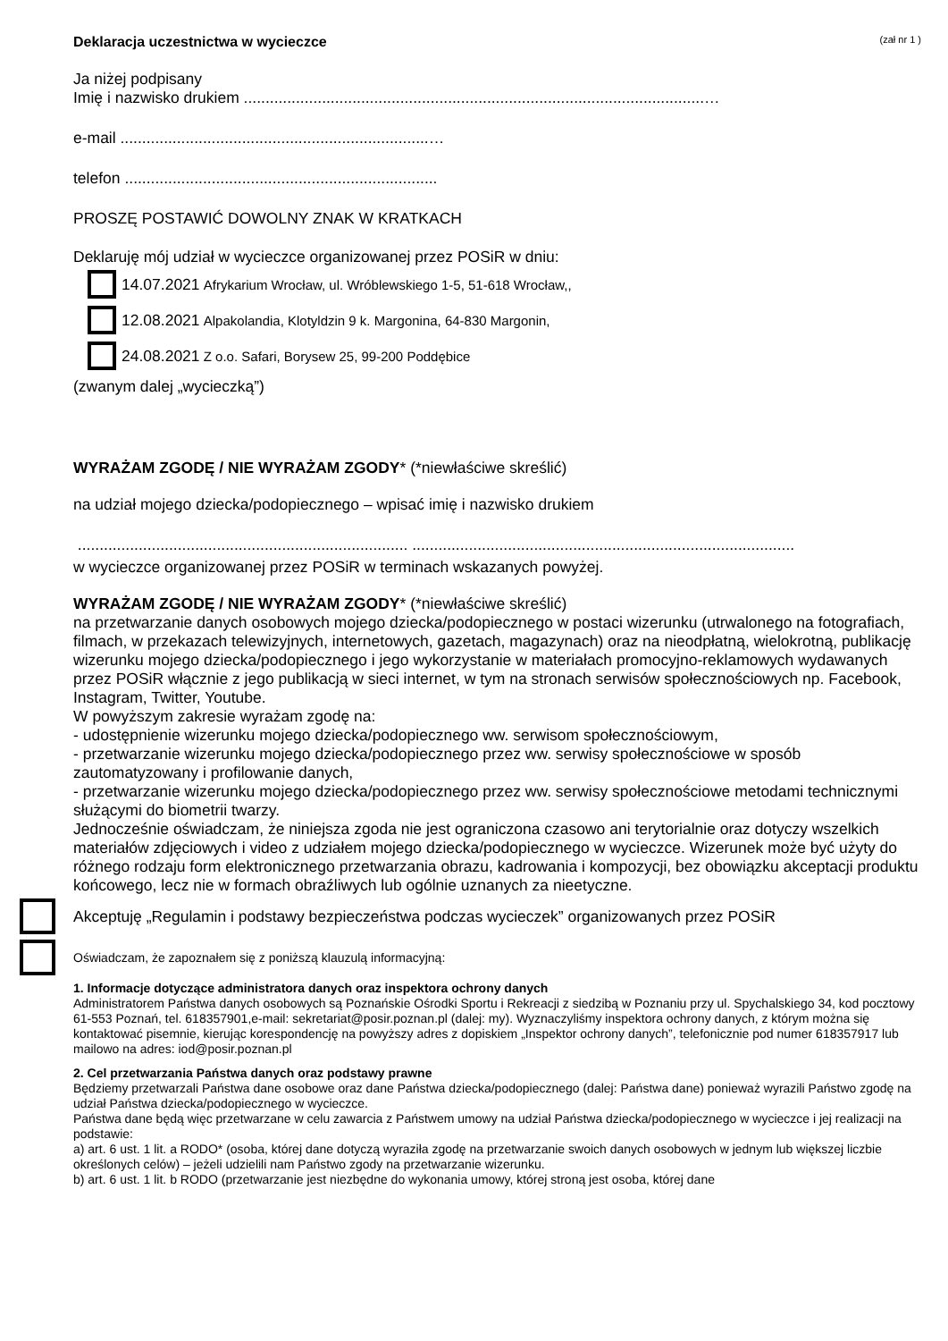Deklaracja uczestnictwa w wycieczce (zał nr 1 )
Ja niżej podpisany
Imię i nazwisko drukiem ..........................................................................................................…
e-mail .......................................................................…
telefon ........................................................................
PROSZĘ POSTAWIĆ DOWOLNY ZNAK W KRATKACH
Deklaruję mój udział w wycieczce organizowanej przez POSiR w dniu:
14.07.2021 Afrykarium Wrocław, ul. Wróblewskiego 1-5, 51-618 Wrocław,,
12.08.2021 Alpakolandia, Klotyldzin 9 k. Margonina, 64-830 Margonin,
24.08.2021 Z o.o. Safari, Borysew 25, 99-200 Poddębice
(zwanym dalej „wycieczką”)
WYRAŻAM ZGODĘ / NIE WYRAŻAM ZGODY* (*niewłaściwe skreślić)
na udział mojego dziecka/podopiecznego – wpisać imię i nazwisko drukiem
............................................................................ ........................................................................................
w wycieczce organizowanej przez POSiR w terminach wskazanych powyżej.
WYRAŻAM ZGODĘ / NIE WYRAŻAM ZGODY* (*niewłaściwe skreślić)
na przetwarzanie danych osobowych mojego dziecka/podopiecznego w postaci wizerunku (utrwalonego na fotografiach, filmach, w przekazach telewizyjnych, internetowych, gazetach, magazynach) oraz na nieodpłatną, wielokrotną, publikację wizerunku mojego dziecka/podopiecznego i jego wykorzystanie w materiałach promocyjno-reklamowych wydawanych przez POSiR włącznie z jego publikacją w sieci internet, w tym na stronach serwisów społecznościowych np. Facebook, Instagram, Twitter, Youtube.
W powyższym zakresie wyrażam zgodę na:
- udostępnienie wizerunku mojego dziecka/podopiecznego ww. serwisom społecznościowym,
- przetwarzanie wizerunku mojego dziecka/podopiecznego przez ww. serwisy społecznościowe w sposób zautomatyzowany i profilowanie danych,
- przetwarzanie wizerunku mojego dziecka/podopiecznego przez ww. serwisy społecznościowe metodami technicznymi służącymi do biometrii twarzy.
Jednocześnie oświadczam, że niniejsza zgoda nie jest ograniczona czasowo ani terytorialnie oraz dotyczy wszelkich materiałów zdjęciowych i video z udziałem mojego dziecka/podopiecznego w wycieczce. Wizerunek może być użyty do różnego rodzaju form elektronicznego przetwarzania obrazu, kadrowania i kompozycji, bez obowiązku akceptacji produktu końcowego, lecz nie w formach obraźliwych lub ogólnie uznanych za nieetyczne.
Akceptuję „Regulamin i podstawy bezpieczeństwa podczas wycieczek” organizowanych przez POSiR
Oświadczam, że zapoznałem się z poniższą klauzulą informacyjną:
1. Informacje dotyczące administratora danych oraz inspektora ochrony danych
Administratorem Państwa danych osobowych są Poznańskie Ośrodki Sportu i Rekreacji z siedzibą w Poznaniu przy ul. Spychalskiego 34, kod pocztowy 61-553 Poznań, tel. 618357901,e-mail: sekretariat@posir.poznan.pl (dalej: my). Wyznaczyliśmy inspektora ochrony danych, z którym można się kontaktować pisemnie, kierując korespondencję na powyższy adres z dopiskiem „Inspektor ochrony danych”, telefonicznie pod numer 618357917 lub mailowo na adres: iod@posir.poznan.pl
2. Cel przetwarzania Państwa danych oraz podstawy prawne
Będziemy przetwarzali Państwa dane osobowe oraz dane Państwa dziecka/podopiecznego (dalej: Państwa dane) ponieważ wyrazili Państwo zgodę na udział Państwa dziecka/podopiecznego w wycieczce.
Państwa dane będą więc przetwarzane w celu zawarcia z Państwem umowy na udział Państwa dziecka/podopiecznego w wycieczce i jej realizacji na podstawie:
a) art. 6 ust. 1 lit. a RODO* (osoba, której dane dotyczą wyraziła zgodę na przetwarzanie swoich danych osobowych w jednym lub większej liczbie określonych celów) – jeżeli udzielili nam Państwo zgody na przetwarzanie wizerunku.
b) art. 6 ust. 1 lit. b RODO (przetwarzanie jest niezbędne do wykonania umowy, której stroną jest osoba, której dane